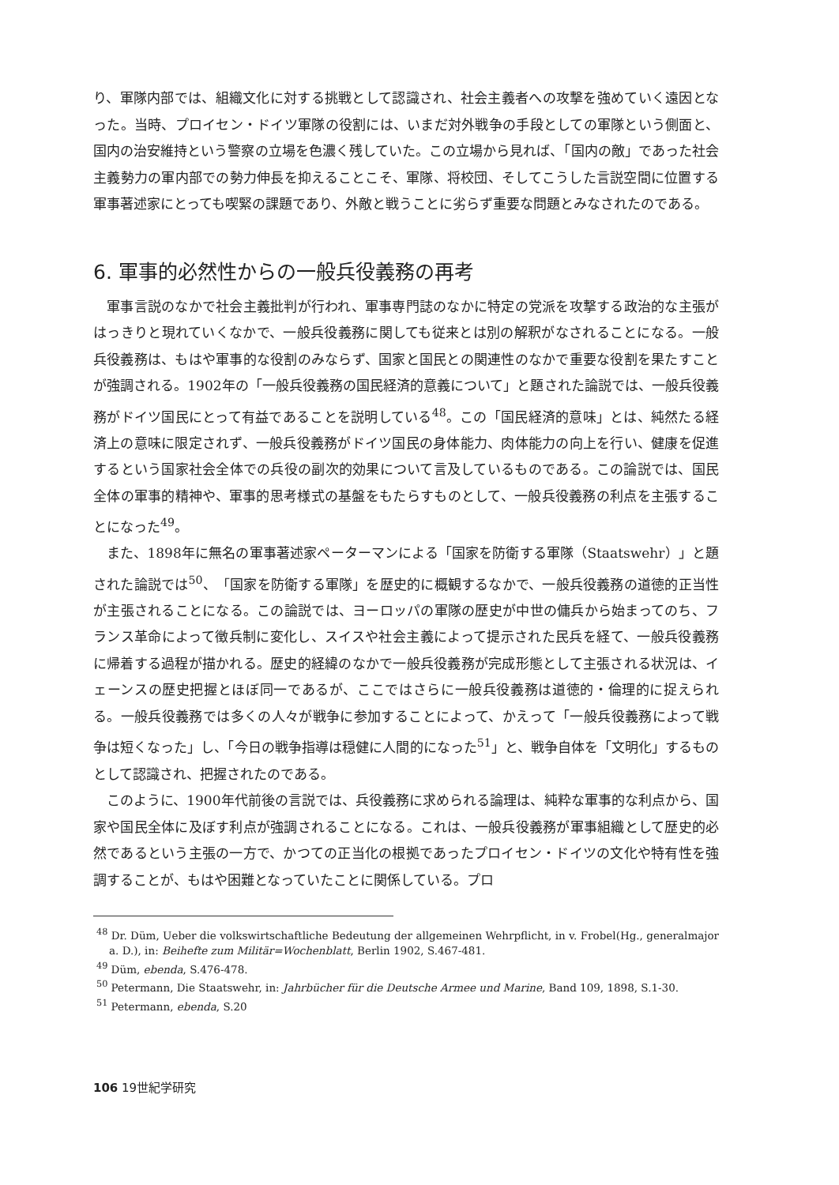り、軍隊内部では、組織文化に対する挑戦として認識され、社会主義者への攻撃を強めていく遠因となった。当時、プロイセン・ドイツ軍隊の役割には、いまだ対外戦争の手段としての軍隊という側面と、国内の治安維持という警察の立場を色濃く残していた。この立場から見れば、「国内の敵」であった社会主義勢力の軍内部での勢力伸長を抑えることこそ、軍隊、将校団、そしてこうした言説空間に位置する軍事著述家にとっても喫緊の課題であり、外敵と戦うことに劣らず重要な問題とみなされたのである。
6. 軍事的必然性からの一般兵役義務の再考
軍事言説のなかで社会主義批判が行われ、軍事専門誌のなかに特定の党派を攻撃する政治的な主張がはっきりと現れていくなかで、一般兵役義務に関しても従来とは別の解釈がなされることになる。一般兵役義務は、もはや軍事的な役割のみならず、国家と国民との関連性のなかで重要な役割を果たすことが強調される。1902年の「一般兵役義務の国民経済的意義について」と題された論説では、一般兵役義務がドイツ国民にとって有益であることを説明している<sup>48</sup>。この「国民経済的意味」とは、純然たる経済上の意味に限定されず、一般兵役義務がドイツ国民の身体能力、肉体能力の向上を行い、健康を促進するという国家社会全体での兵役の副次的効果について言及しているものである。この論説では、国民全体の軍事的精神や、軍事的思考様式の基盤をもたらすものとして、一般兵役義務の利点を主張することになった<sup>49</sup>。
また、1898年に無名の軍事著述家ペーターマンによる「国家を防衛する軍隊（Staatswehr）」と題された論説では<sup>50</sup>、「国家を防衛する軍隊」を歴史的に概観するなかで、一般兵役義務の道徳的正当性が主張されることになる。この論説では、ヨーロッパの軍隊の歴史が中世の傭兵から始まってのち、フランス革命によって徴兵制に変化し、スイスや社会主義によって提示された民兵を経て、一般兵役義務に帰着する過程が描かれる。歴史的経緯のなかで一般兵役義務が完成形態として主張される状況は、イェーンスの歴史把握とほぼ同一であるが、ここではさらに一般兵役義務は道徳的・倫理的に捉えられる。一般兵役義務では多くの人々が戦争に参加することによって、かえって「一般兵役義務によって戦争は短くなった」し、「今日の戦争指導は穏健に人間的になった<sup>51</sup>」と、戦争自体を「文明化」するものとして認識され、把握されたのである。
このように、1900年代前後の言説では、兵役義務に求められる論理は、純粋な軍事的な利点から、国家や国民全体に及ぼす利点が強調されることになる。これは、一般兵役義務が軍事組織として歴史的必然であるという主張の一方で、かつての正当化の根拠であったプロイセン・ドイツの文化や特有性を強調することが、もはや困難となっていたことに関係している。プロ
<sup>48</sup> Dr. Düm, Ueber die volkswirtschaftliche Bedeutung der allgemeinen Wehrpflicht, in v. Frobel(Hg., generalmajor a. D.), in: Beihefte zum Militär=Wochenblatt, Berlin 1902, S.467-481.
<sup>49</sup> Düm, ebenda, S.476-478.
<sup>50</sup> Petermann, Die Staatswehr, in: Jahrbücher für die Deutsche Armee und Marine, Band 109, 1898, S.1-30.
<sup>51</sup> Petermann, ebenda, S.20
106 19世紀学研究